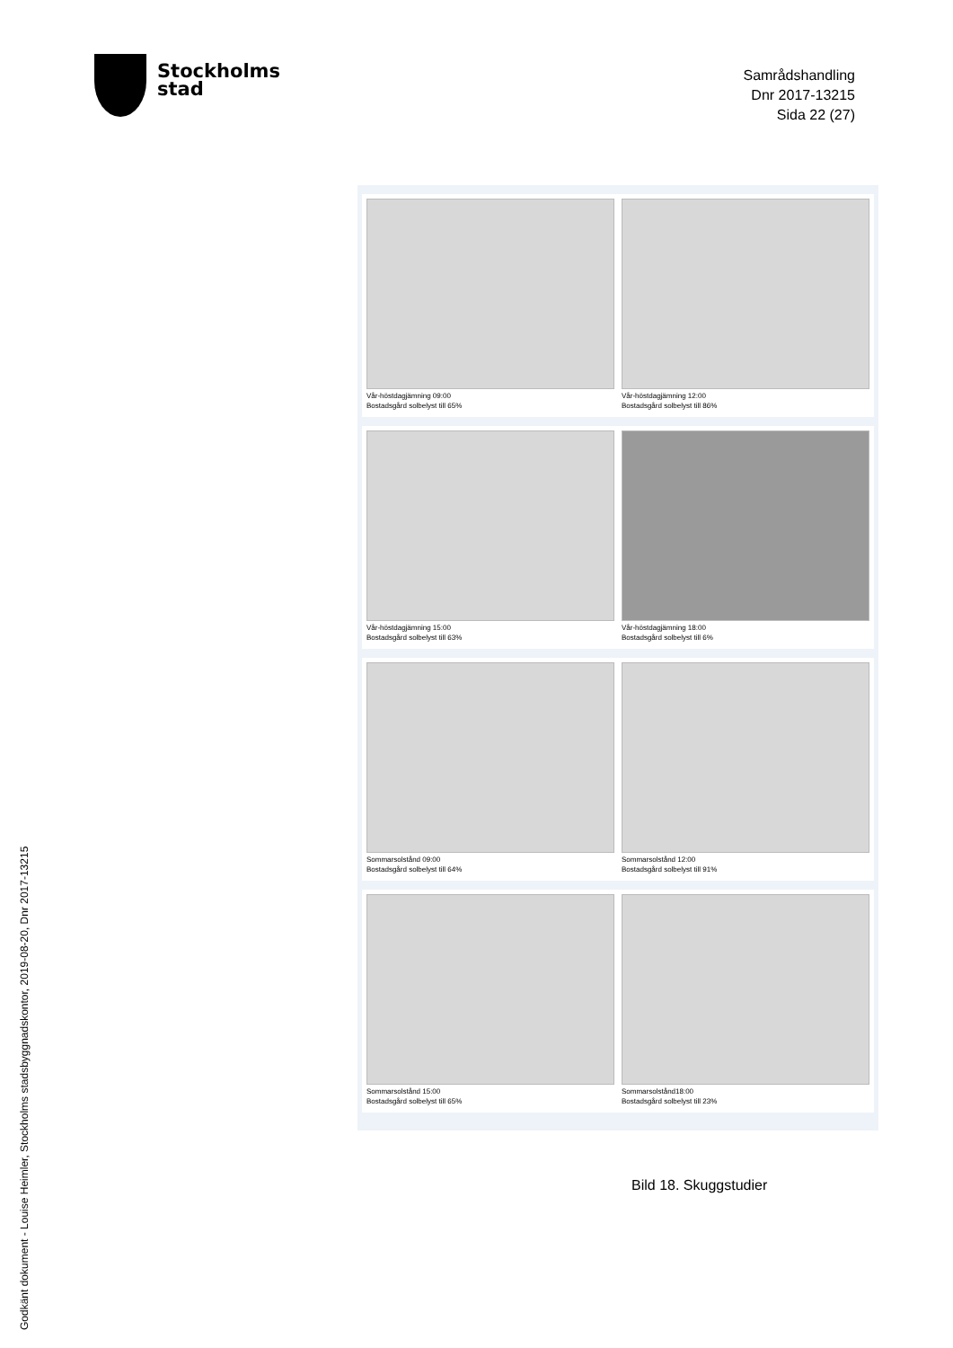Stockholms
stad
Samrådshandling
Dnr 2017-13215
Sida 22 (27)
Vår-höstdagjämning 09:00
Bostadsgård solbelyst till 65%
Vår-höstdagjämning 12:00
Bostadsgård solbelyst till 86%
Vår-höstdagjämning 15:00
Bostadsgård solbelyst till 63%
Vår-höstdagjämning 18:00
Bostadsgård solbelyst till 6%
Sommarsolstånd 09:00
Bostadsgård solbelyst till 64%
Sommarsolstånd 12:00
Bostadsgård solbelyst till 91%
Sommarsolstånd 15:00
Bostadsgård solbelyst till 65%
Sommarsolstånd18:00
Bostadsgård solbelyst till 23%
Bild 18. Skuggstudier
Godkänt dokument - Louise Heimler, Stockholms stadsbyggnadskontor, 2019-08-20, Dnr 2017-13215